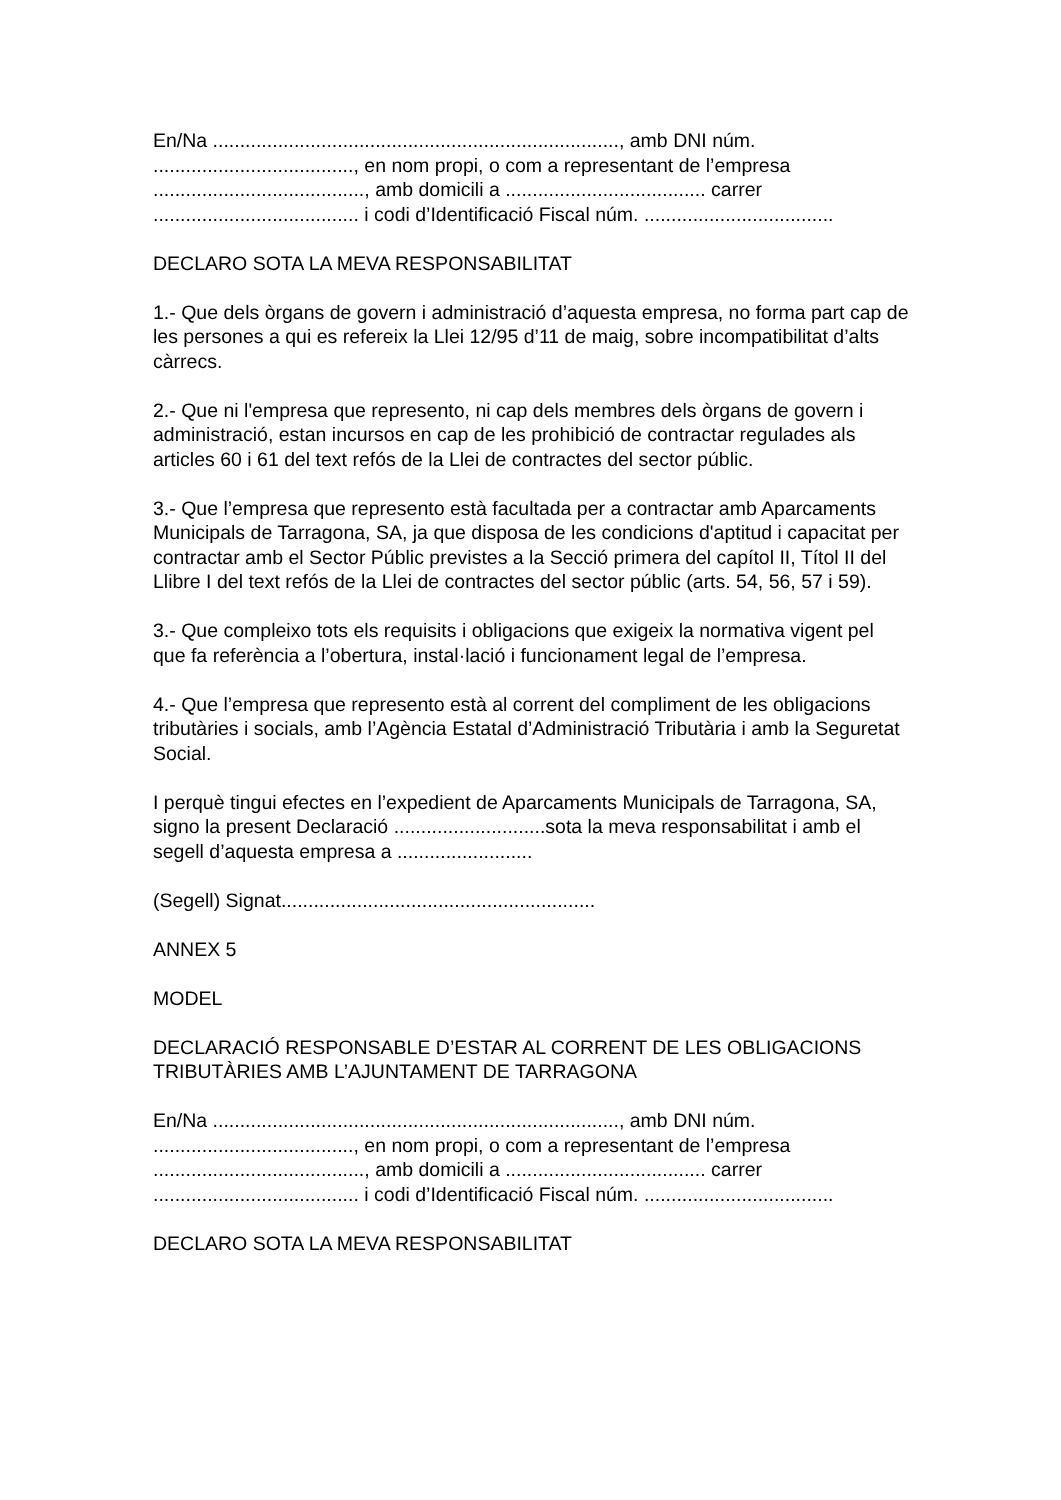En/Na ..........................................................................., amb DNI núm. ....................................., en nom propi, o com a representant de l’empresa ......................................., amb domicili a ..................................... carrer ...................................... i codi d’Identificació Fiscal núm. ...................................
DECLARO SOTA LA MEVA RESPONSABILITAT
1.- Que dels òrgans de govern i administració d’aquesta empresa, no forma part cap de les persones a qui es refereix la Llei 12/95 d’11 de maig, sobre incompatibilitat d’alts càrrecs.
2.- Que ni l'empresa que represento, ni cap dels membres dels òrgans de govern i administració, estan incursos en cap de les prohibició de contractar regulades als articles 60 i 61 del text refós de la Llei de contractes del sector públic.
3.- Que l’empresa que represento està facultada per a contractar amb Aparcaments Municipals de Tarragona, SA, ja que disposa de les condicions d'aptitud i capacitat per contractar amb el Sector Públic previstes a la Secció primera del capítol II, Títol II del Llibre I del text refós de la Llei de contractes del sector públic (arts. 54, 56, 57 i 59).
3.- Que compleixo tots els requisits i obligacions que exigeix la normativa vigent pel que fa referència a l’obertura, instal·lació i funcionament legal de l’empresa.
4.- Que l’empresa que represento està al corrent del compliment de les obligacions tributàries i socials, amb l’Agència Estatal d’Administració Tributària i amb la Seguretat Social.
I perquè tingui efectes en l’expedient de Aparcaments Municipals de Tarragona, SA, signo la present Declaració ............................sota la meva responsabilitat i amb el segell d’aquesta empresa a .........................
(Segell) Signat..........................................................
ANNEX 5
MODEL
DECLARACIÓ RESPONSABLE D’ESTAR AL CORRENT DE LES OBLIGACIONS TRIBUTÀRIES AMB L’AJUNTAMENT DE TARRAGONA
En/Na ..........................................................................., amb DNI núm. ....................................., en nom propi, o com a representant de l’empresa ......................................., amb domicili a ..................................... carrer ...................................... i codi d’Identificació Fiscal núm. ...................................
DECLARO SOTA LA MEVA RESPONSABILITAT